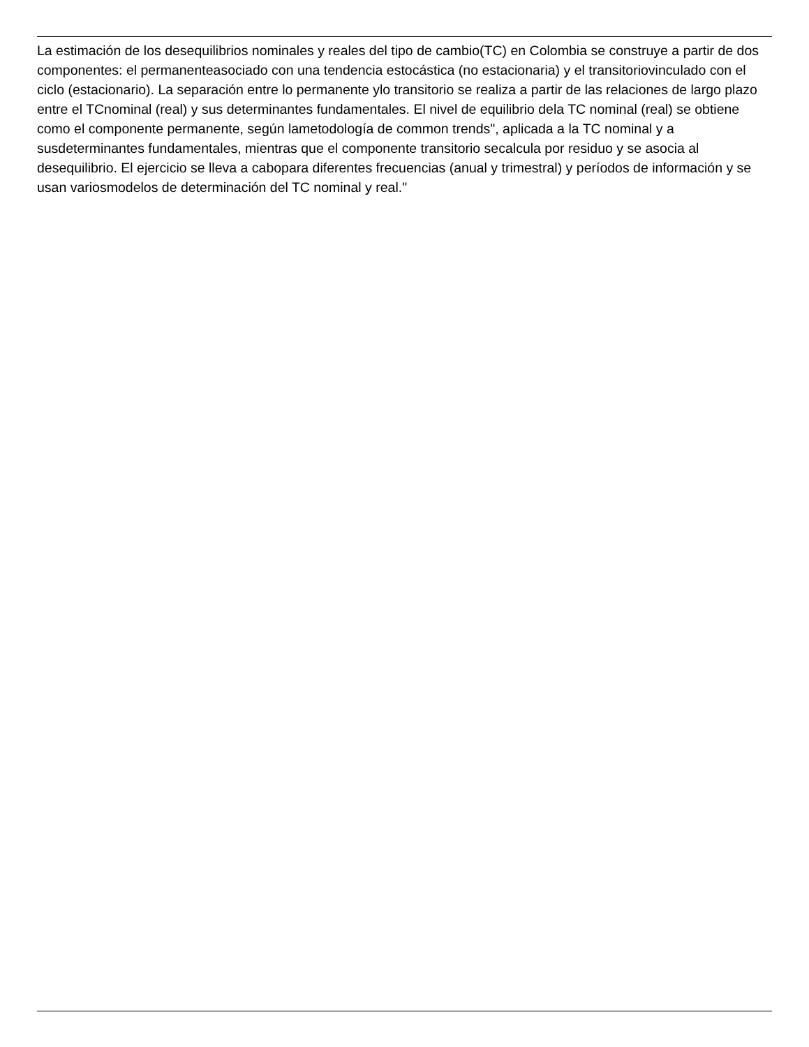La estimación de los desequilibrios nominales y reales del tipo de cambio(TC) en Colombia se construye a partir de dos componentes: el permanenteasociado con una tendencia estocástica (no estacionaria) y el transitoriovinculado con el ciclo (estacionario). La separación entre lo permanente ylo transitorio se realiza a partir de las relaciones de largo plazo entre el TCnominal (real) y sus determinantes fundamentales. El nivel de equilibrio dela TC nominal (real) se obtiene como el componente permanente, según lametodología de common trends", aplicada a la TC nominal y a susdeterminantes fundamentales, mientras que el componente transitorio secalcula por residuo y se asocia al desequilibrio. El ejercicio se lleva a cabopara diferentes frecuencias (anual y trimestral) y períodos de información y se usan variosmodelos de determinación del TC nominal y real."